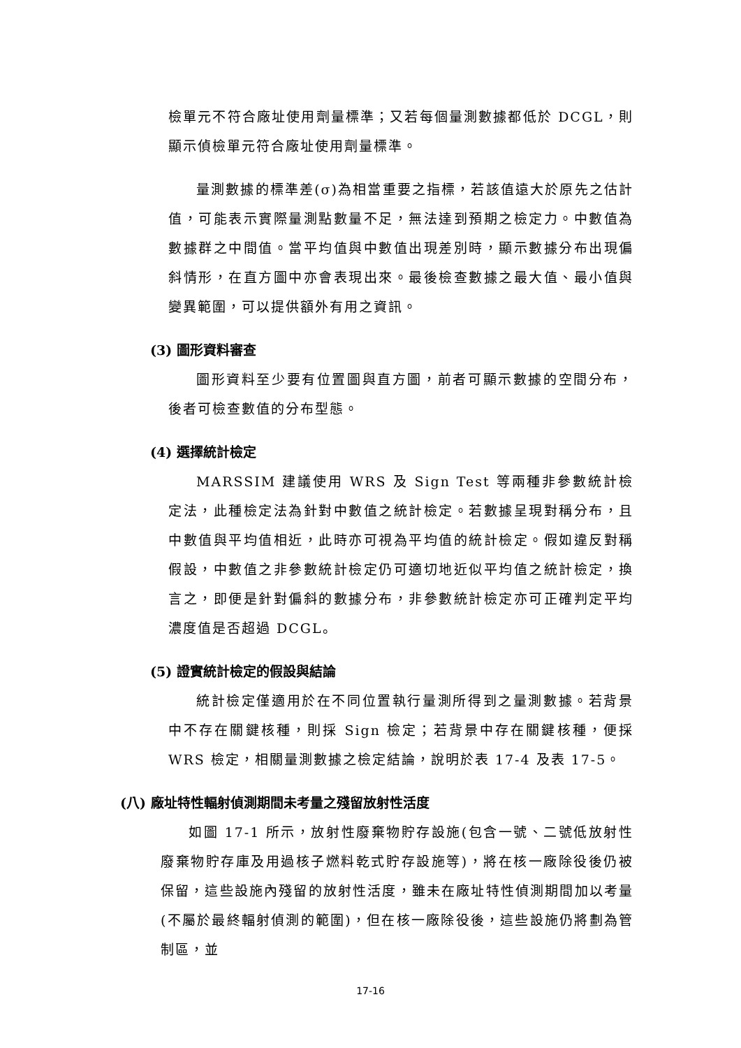檢單元不符合廠址使用劑量標準；又若每個量測數據都低於 DCGL，則顯示偵檢單元符合廠址使用劑量標準。
量測數據的標準差(σ)為相當重要之指標，若該值遠大於原先之估計值，可能表示實際量測點數量不足，無法達到預期之檢定力。中數值為數據群之中間值。當平均值與中數值出現差別時，顯示數據分布出現偏斜情形，在直方圖中亦會表現出來。最後檢查數據之最大值、最小值與變異範圍，可以提供額外有用之資訊。
(3) 圖形資料審查
圖形資料至少要有位置圖與直方圖，前者可顯示數據的空間分布，後者可檢查數值的分布型態。
(4) 選擇統計檢定
MARSSIM 建議使用 WRS 及 Sign Test 等兩種非參數統計檢定法，此種檢定法為針對中數值之統計檢定。若數據呈現對稱分布，且中數值與平均值相近，此時亦可視為平均值的統計檢定。假如違反對稱假設，中數值之非參數統計檢定仍可適切地近似平均值之統計檢定，換言之，即便是針對偏斜的數據分布，非參數統計檢定亦可正確判定平均濃度值是否超過 DCGL。
(5) 證實統計檢定的假設與結論
統計檢定僅適用於在不同位置執行量測所得到之量測數據。若背景中不存在關鍵核種，則採 Sign 檢定；若背景中存在關鍵核種，便採 WRS 檢定，相關量測數據之檢定結論，說明於表 17-4 及表 17-5。
(八) 廠址特性輻射偵測期間未考量之殘留放射性活度
如圖 17-1 所示，放射性廢棄物貯存設施(包含一號、二號低放射性廢棄物貯存庫及用過核子燃料乾式貯存設施等)，將在核一廠除役後仍被保留，這些設施內殘留的放射性活度，雖未在廠址特性偵測期間加以考量(不屬於最終輻射偵測的範圍)，但在核一廠除役後，這些設施仍將劃為管制區，並
17-16